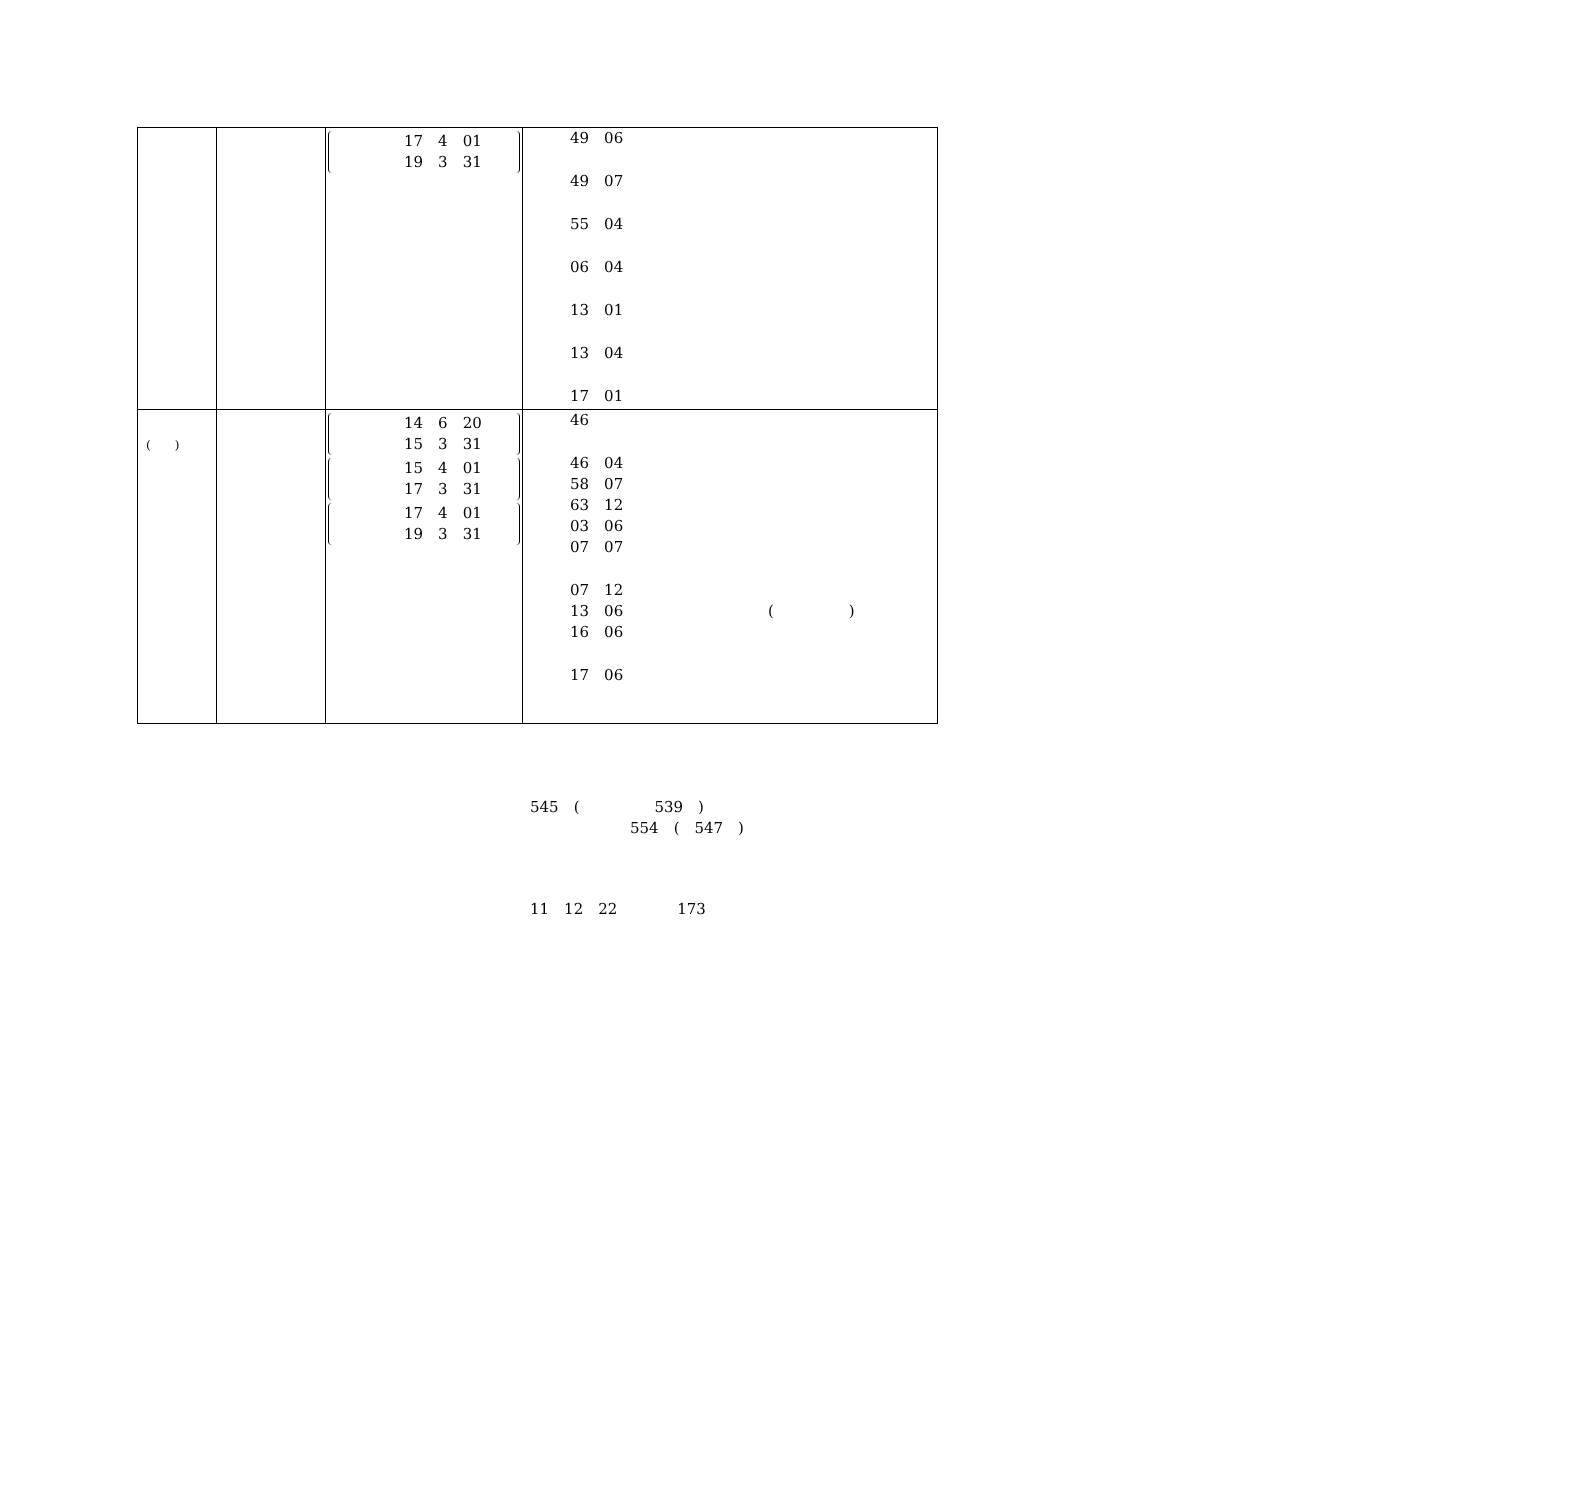| | | 17 4 01 19 3 31 | 49 06 49 07 55 04 06 04 13 01 13 04 17 01 |
| ( ) | | 14 6 20 15 3 31 15 4 01 17 3 31 17 4 01 19 3 31 | 46 46 04 58 07 63 12 03 06 07 07 07 12 13 06 ( ) 16 06 17 06 |
545　(　　　　　539　)
554　(　547　)
11　12　22　　　　173